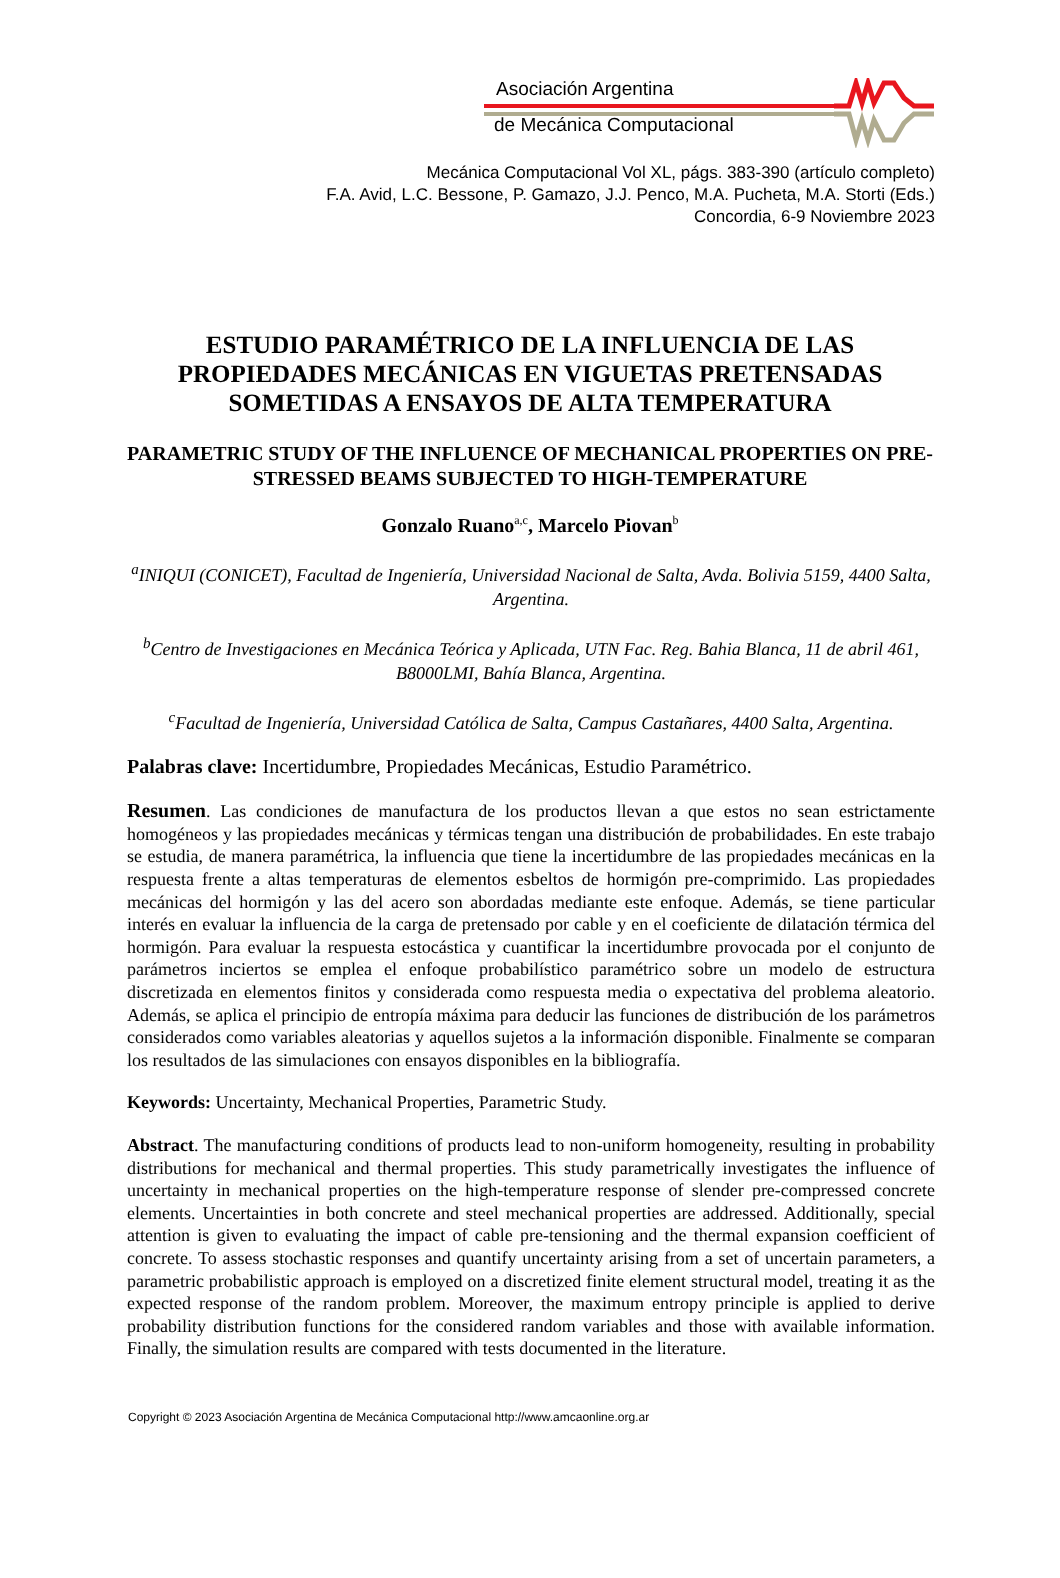Asociación Argentina
de Mecánica Computacional
Mecánica Computacional Vol XL, págs. 383-390 (artículo completo)
F.A. Avid, L.C. Bessone, P. Gamazo, J.J. Penco, M.A. Pucheta, M.A. Storti (Eds.)
Concordia, 6-9 Noviembre 2023
ESTUDIO PARAMÉTRICO DE LA INFLUENCIA DE LAS PROPIEDADES MECÁNICAS EN VIGUETAS PRETENSADAS SOMETIDAS A ENSAYOS DE ALTA TEMPERATURA
PARAMETRIC STUDY OF THE INFLUENCE OF MECHANICAL PROPERTIES ON PRE-STRESSED BEAMS SUBJECTED TO HIGH-TEMPERATURE
Gonzalo Ruano<sup>a,c</sup>, Marcelo Piovan<sup>b</sup>
<sup>a</sup> INIQUI (CONICET), Facultad de Ingeniería, Universidad Nacional de Salta, Avda. Bolivia 5159, 4400 Salta, Argentina.
<sup>b</sup> Centro de Investigaciones en Mecánica Teórica y Aplicada, UTN Fac. Reg. Bahia Blanca, 11 de abril 461, B8000LMI, Bahía Blanca, Argentina.
<sup>c</sup> Facultad de Ingeniería, Universidad Católica de Salta, Campus Castañares, 4400 Salta, Argentina.
Palabras clave: Incertidumbre, Propiedades Mecánicas, Estudio Paramétrico.
Resumen. Las condiciones de manufactura de los productos llevan a que estos no sean estrictamente homogéneos y las propiedades mecánicas y térmicas tengan una distribución de probabilidades. En este trabajo se estudia, de manera paramétrica, la influencia que tiene la incertidumbre de las propiedades mecánicas en la respuesta frente a altas temperaturas de elementos esbeltos de hormigón pre-comprimido. Las propiedades mecánicas del hormigón y las del acero son abordadas mediante este enfoque. Además, se tiene particular interés en evaluar la influencia de la carga de pretensado por cable y en el coeficiente de dilatación térmica del hormigón. Para evaluar la respuesta estocástica y cuantificar la incertidumbre provocada por el conjunto de parámetros inciertos se emplea el enfoque probabilístico paramétrico sobre un modelo de estructura discretizada en elementos finitos y considerada como respuesta media o expectativa del problema aleatorio. Además, se aplica el principio de entropía máxima para deducir las funciones de distribución de los parámetros considerados como variables aleatorias y aquellos sujetos a la información disponible. Finalmente se comparan los resultados de las simulaciones con ensayos disponibles en la bibliografía.
Keywords: Uncertainty, Mechanical Properties, Parametric Study.
Abstract. The manufacturing conditions of products lead to non-uniform homogeneity, resulting in probability distributions for mechanical and thermal properties. This study parametrically investigates the influence of uncertainty in mechanical properties on the high-temperature response of slender pre-compressed concrete elements. Uncertainties in both concrete and steel mechanical properties are addressed. Additionally, special attention is given to evaluating the impact of cable pre-tensioning and the thermal expansion coefficient of concrete. To assess stochastic responses and quantify uncertainty arising from a set of uncertain parameters, a parametric probabilistic approach is employed on a discretized finite element structural model, treating it as the expected response of the random problem. Moreover, the maximum entropy principle is applied to derive probability distribution functions for the considered random variables and those with available information. Finally, the simulation results are compared with tests documented in the literature.
Copyright © 2023 Asociación Argentina de Mecánica Computacional http://www.amcaonline.org.ar